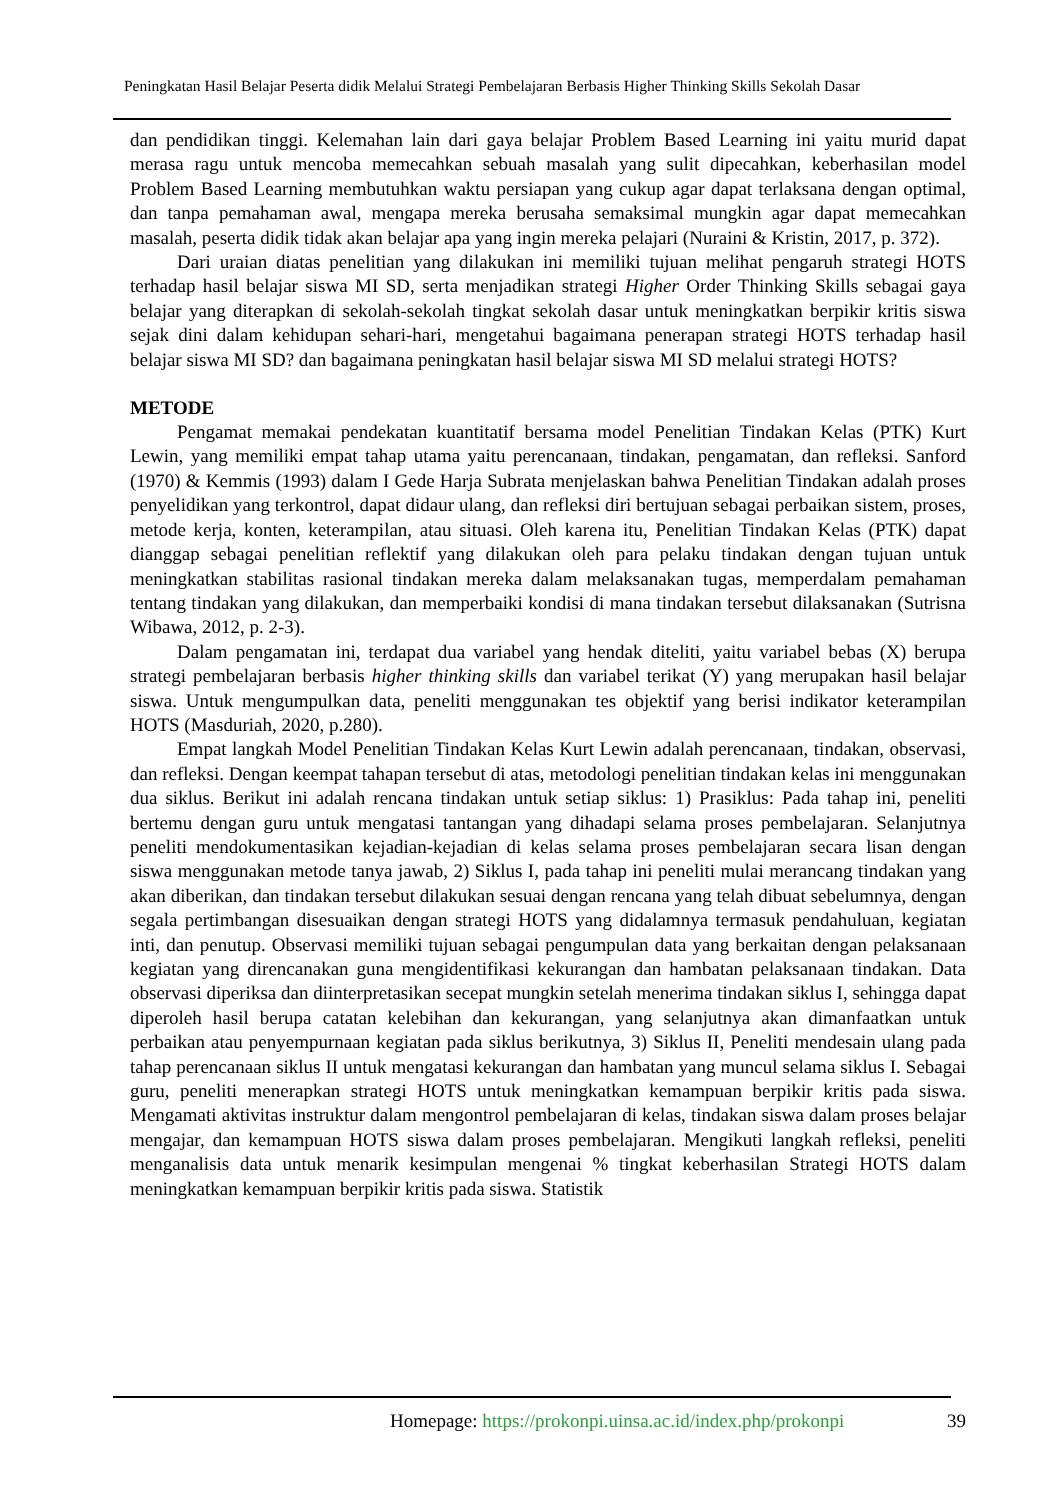Peningkatan Hasil Belajar Peserta didik Melalui Strategi Pembelajaran Berbasis Higher Thinking Skills Sekolah Dasar
dan pendidikan tinggi. Kelemahan lain dari gaya belajar Problem Based Learning ini yaitu murid dapat merasa ragu untuk mencoba memecahkan sebuah masalah yang sulit dipecahkan, keberhasilan model Problem Based Learning membutuhkan waktu persiapan yang cukup agar dapat terlaksana dengan optimal, dan tanpa pemahaman awal, mengapa mereka berusaha semaksimal mungkin agar dapat memecahkan masalah, peserta didik tidak akan belajar apa yang ingin mereka pelajari (Nuraini & Kristin, 2017, p. 372).
Dari uraian diatas penelitian yang dilakukan ini memiliki tujuan melihat pengaruh strategi HOTS terhadap hasil belajar siswa MI SD, serta menjadikan strategi Higher Order Thinking Skills sebagai gaya belajar yang diterapkan di sekolah-sekolah tingkat sekolah dasar untuk meningkatkan berpikir kritis siswa sejak dini dalam kehidupan sehari-hari, mengetahui bagaimana penerapan strategi HOTS terhadap hasil belajar siswa MI SD? dan bagaimana peningkatan hasil belajar siswa MI SD melalui strategi HOTS?
METODE
Pengamat memakai pendekatan kuantitatif bersama model Penelitian Tindakan Kelas (PTK) Kurt Lewin, yang memiliki empat tahap utama yaitu perencanaan, tindakan, pengamatan, dan refleksi. Sanford (1970) & Kemmis (1993) dalam I Gede Harja Subrata menjelaskan bahwa Penelitian Tindakan adalah proses penyelidikan yang terkontrol, dapat didaur ulang, dan refleksi diri bertujuan sebagai perbaikan sistem, proses, metode kerja, konten, keterampilan, atau situasi. Oleh karena itu, Penelitian Tindakan Kelas (PTK) dapat dianggap sebagai penelitian reflektif yang dilakukan oleh para pelaku tindakan dengan tujuan untuk meningkatkan stabilitas rasional tindakan mereka dalam melaksanakan tugas, memperdalam pemahaman tentang tindakan yang dilakukan, dan memperbaiki kondisi di mana tindakan tersebut dilaksanakan (Sutrisna Wibawa, 2012, p. 2-3).
Dalam pengamatan ini, terdapat dua variabel yang hendak diteliti, yaitu variabel bebas (X) berupa strategi pembelajaran berbasis higher thinking skills dan variabel terikat (Y) yang merupakan hasil belajar siswa. Untuk mengumpulkan data, peneliti menggunakan tes objektif yang berisi indikator keterampilan HOTS (Masduriah, 2020, p.280).
Empat langkah Model Penelitian Tindakan Kelas Kurt Lewin adalah perencanaan, tindakan, observasi, dan refleksi. Dengan keempat tahapan tersebut di atas, metodologi penelitian tindakan kelas ini menggunakan dua siklus. Berikut ini adalah rencana tindakan untuk setiap siklus: 1) Prasiklus: Pada tahap ini, peneliti bertemu dengan guru untuk mengatasi tantangan yang dihadapi selama proses pembelajaran. Selanjutnya peneliti mendokumentasikan kejadian-kejadian di kelas selama proses pembelajaran secara lisan dengan siswa menggunakan metode tanya jawab, 2) Siklus I, pada tahap ini peneliti mulai merancang tindakan yang akan diberikan, dan tindakan tersebut dilakukan sesuai dengan rencana yang telah dibuat sebelumnya, dengan segala pertimbangan disesuaikan dengan strategi HOTS yang didalamnya termasuk pendahuluan, kegiatan inti, dan penutup. Observasi memiliki tujuan sebagai pengumpulan data yang berkaitan dengan pelaksanaan kegiatan yang direncanakan guna mengidentifikasi kekurangan dan hambatan pelaksanaan tindakan. Data observasi diperiksa dan diinterpretasikan secepat mungkin setelah menerima tindakan siklus I, sehingga dapat diperoleh hasil berupa catatan kelebihan dan kekurangan, yang selanjutnya akan dimanfaatkan untuk perbaikan atau penyempurnaan kegiatan pada siklus berikutnya, 3) Siklus II, Peneliti mendesain ulang pada tahap perencanaan siklus II untuk mengatasi kekurangan dan hambatan yang muncul selama siklus I. Sebagai guru, peneliti menerapkan strategi HOTS untuk meningkatkan kemampuan berpikir kritis pada siswa. Mengamati aktivitas instruktur dalam mengontrol pembelajaran di kelas, tindakan siswa dalam proses belajar mengajar, dan kemampuan HOTS siswa dalam proses pembelajaran. Mengikuti langkah refleksi, peneliti menganalisis data untuk menarik kesimpulan mengenai % tingkat keberhasilan Strategi HOTS dalam meningkatkan kemampuan berpikir kritis pada siswa. Statistik
Homepage: https://prokonpi.uinsa.ac.id/index.php/prokonpi 39